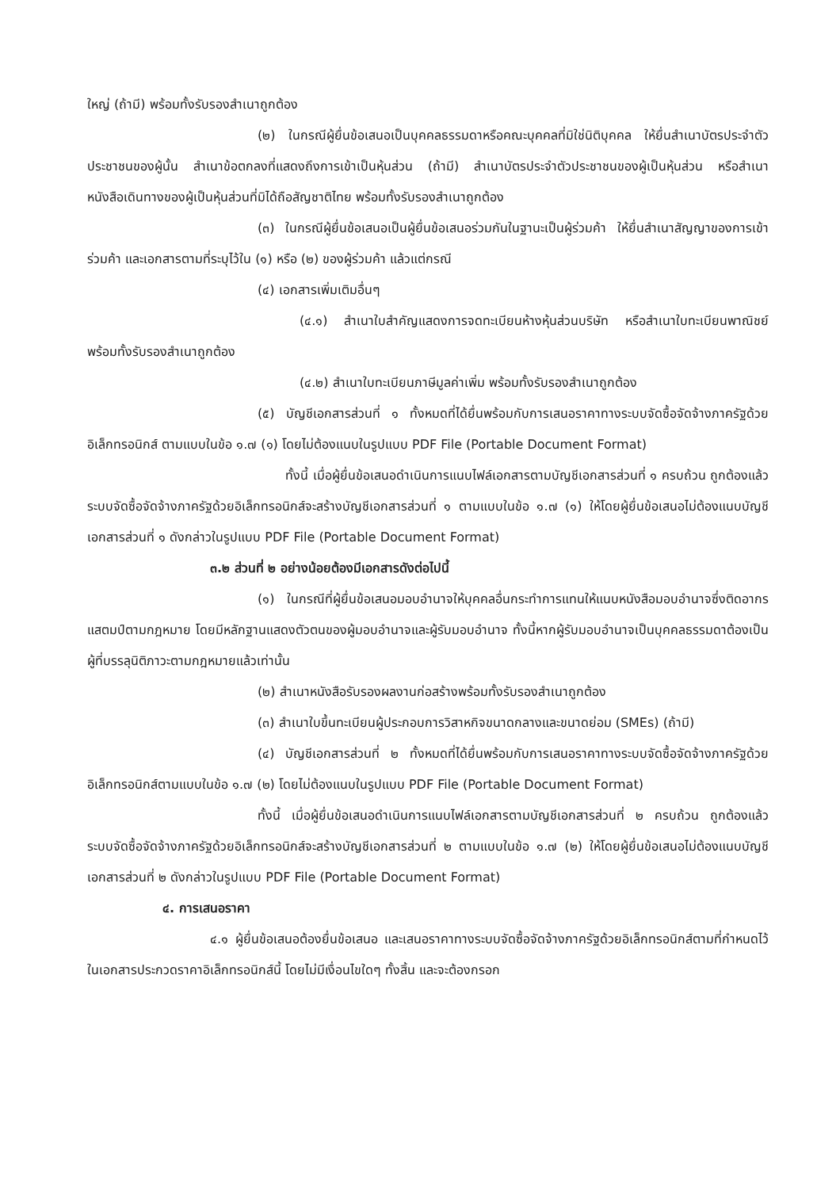ใหญ่ (ถ้ามี) พร้อมทั้งรับรองสำเนาถูกต้อง
(๒) ในกรณีผู้ยื่นข้อเสนอเป็นบุคคลธรรมดาหรือคณะบุคคลที่มิใช่นิติบุคคล ให้ยื่นสำเนาบัตรประจำตัวประชาชนของผู้นั้น สำเนาข้อตกลงที่แสดงถึงการเข้าเป็นหุ้นส่วน (ถ้ามี) สำเนาบัตรประจำตัวประชาชนของผู้เป็นหุ้นส่วน หรือสำเนาหนังสือเดินทางของผู้เป็นหุ้นส่วนที่มิได้ถือสัญชาติไทย พร้อมทั้งรับรองสำเนาถูกต้อง
(๓) ในกรณีผู้ยื่นข้อเสนอเป็นผู้ยื่นข้อเสนอร่วมกันในฐานะเป็นผู้ร่วมค้า ให้ยื่นสำเนาสัญญาของการเข้าร่วมค้า และเอกสารตามที่ระบุไว้ใน (๑) หรือ (๒) ของผู้ร่วมค้า แล้วแต่กรณี
(๔) เอกสารเพิ่มเติมอื่นๆ
(๔.๑) สำเนาใบสำคัญแสดงการจดทะเบียนห้างหุ้นส่วนบริษัท หรือสำเนาใบทะเบียนพาณิชย์ พร้อมทั้งรับรองสำเนาถูกต้อง
(๔.๒) สำเนาใบทะเบียนภาษีมูลค่าเพิ่ม พร้อมทั้งรับรองสำเนาถูกต้อง
(๕) บัญชีเอกสารส่วนที่ ๑ ทั้งหมดที่ได้ยื่นพร้อมกับการเสนอราคาทางระบบจัดซื้อจัดจ้างภาครัฐด้วยอิเล็กทรอนิกส์ ตามแบบในข้อ ๑.๗ (๑) โดยไม่ต้องแนบในรูปแบบ PDF File (Portable Document Format)
ทั้งนี้ เมื่อผู้ยื่นข้อเสนอดำเนินการแนบไฟล์เอกสารตามบัญชีเอกสารส่วนที่ ๑ ครบถ้วน ถูกต้องแล้ว ระบบจัดซื้อจัดจ้างภาครัฐด้วยอิเล็กทรอนิกส์จะสร้างบัญชีเอกสารส่วนที่ ๑ ตามแบบในข้อ ๑.๗ (๑) ให้โดยผู้ยื่นข้อเสนอไม่ต้องแนบบัญชีเอกสารส่วนที่ ๑ ดังกล่าวในรูปแบบ PDF File (Portable Document Format)
๓.๒ ส่วนที่ ๒ อย่างน้อยต้องมีเอกสารดังต่อไปนี้
(๑) ในกรณีที่ผู้ยื่นข้อเสนอมอบอำนาจให้บุคคลอื่นกระทำการแทนให้แนบหนังสือมอบอำนาจซึ่งติดอากรแสตมป์ตามกฎหมาย โดยมีหลักฐานแสดงตัวตนของผู้มอบอำนาจและผู้รับมอบอำนาจ ทั้งนี้หากผู้รับมอบอำนาจเป็นบุคคลธรรมดาต้องเป็นผู้ที่บรรลุนิติภาวะตามกฎหมายแล้วเท่านั้น
(๒) สำเนาหนังสือรับรองผลงานก่อสร้างพร้อมทั้งรับรองสำเนาถูกต้อง
(๓) สำเนาใบขึ้นทะเบียนผู้ประกอบการวิสาหกิจขนาดกลางและขนาดย่อม (SMEs) (ถ้ามี)
(๔) บัญชีเอกสารส่วนที่ ๒ ทั้งหมดที่ได้ยื่นพร้อมกับการเสนอราคาทางระบบจัดซื้อจัดจ้างภาครัฐด้วยอิเล็กทรอนิกส์ตามแบบในข้อ ๑.๗ (๒) โดยไม่ต้องแนบในรูปแบบ PDF File (Portable Document Format)
ทั้งนี้ เมื่อผู้ยื่นข้อเสนอดำเนินการแนบไฟล์เอกสารตามบัญชีเอกสารส่วนที่ ๒ ครบถ้วน ถูกต้องแล้ว ระบบจัดซื้อจัดจ้างภาครัฐด้วยอิเล็กทรอนิกส์จะสร้างบัญชีเอกสารส่วนที่ ๒ ตามแบบในข้อ ๑.๗ (๒) ให้โดยผู้ยื่นข้อเสนอไม่ต้องแนบบัญชีเอกสารส่วนที่ ๒ ดังกล่าวในรูปแบบ PDF File (Portable Document Format)
๔. การเสนอราคา
๔.๑ ผู้ยื่นข้อเสนอต้องยื่นข้อเสนอ และเสนอราคาทางระบบจัดซื้อจัดจ้างภาครัฐด้วยอิเล็กทรอนิกส์ตามที่กำหนดไว้ในเอกสารประกวดราคาอิเล็กทรอนิกส์นี้ โดยไม่มีเงื่อนไขใดๆ ทั้งสิ้น และจะต้องกรอก